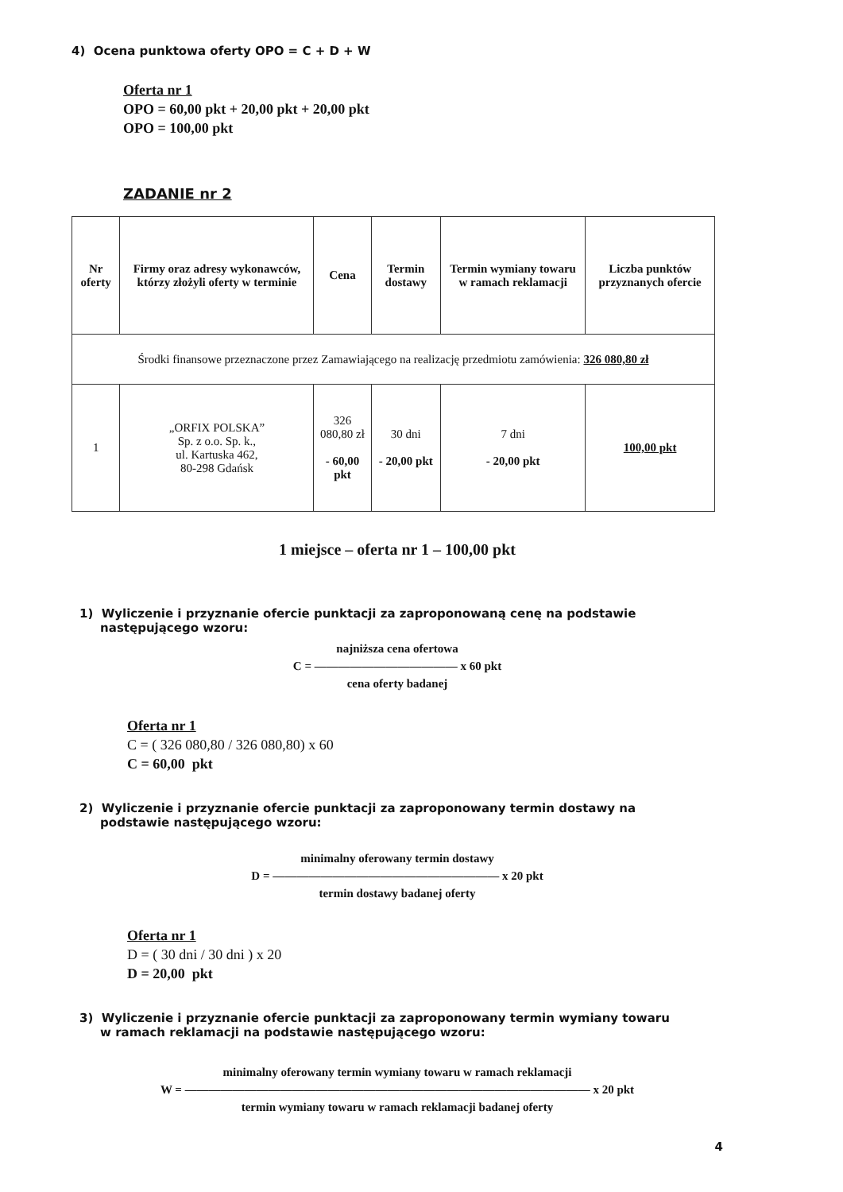4) Ocena punktowa oferty OPO = C + D + W
Oferta nr 1
OPO = 60,00 pkt + 20,00 pkt + 20,00 pkt
OPO = 100,00 pkt
ZADANIE nr 2
| Nr oferty | Firmy oraz adresy wykonawców, którzy złożyli oferty w terminie | Cena | Termin dostawy | Termin wymiany towaru w ramach reklamacji | Liczba punktów przyznanych ofercie |
| --- | --- | --- | --- | --- | --- |
| Środki finansowe przeznaczone przez Zamawiającego na realizację przedmiotu zamówienia: 326 080,80 zł | | | | | |
| 1 | „ORFIX POLSKA” Sp. z o.o. Sp. k., ul. Kartuska 462, 80-298 Gdańsk | 326 080,80 zł - 60,00 pkt | 30 dni - 20,00 pkt | 7 dni - 20,00 pkt | 100,00 pkt |
1 miejsce – oferta nr 1 – 100,00 pkt
1) Wyliczenie i przyznanie ofercie punktacji za zaproponowaną cenę na podstawie
następującego wzoru:
najniższa cena ofertowa
C = ———————————— x 60 pkt
cena oferty badanej
Oferta nr 1
C = ( 326 080,80 / 326 080,80) x 60
C = 60,00 pkt
2) Wyliczenie i przyznanie ofercie punktacji za zaproponowany termin dostawy na
podstawie następującego wzoru:
minimalny oferowany termin dostawy
D = ——————————————————— x 20 pkt
termin dostawy badanej oferty
Oferta nr 1
D = ( 30 dni / 30 dni ) x 20
D = 20,00 pkt
3) Wyliczenie i przyznanie ofercie punktacji za zaproponowany termin wymiany towaru
w ramach reklamacji na podstawie następującego wzoru:
minimalny oferowany termin wymiany towaru w ramach reklamacji
W = —————————————————————————————————— x 20 pkt
termin wymiany towaru w ramach reklamacji badanej oferty
4